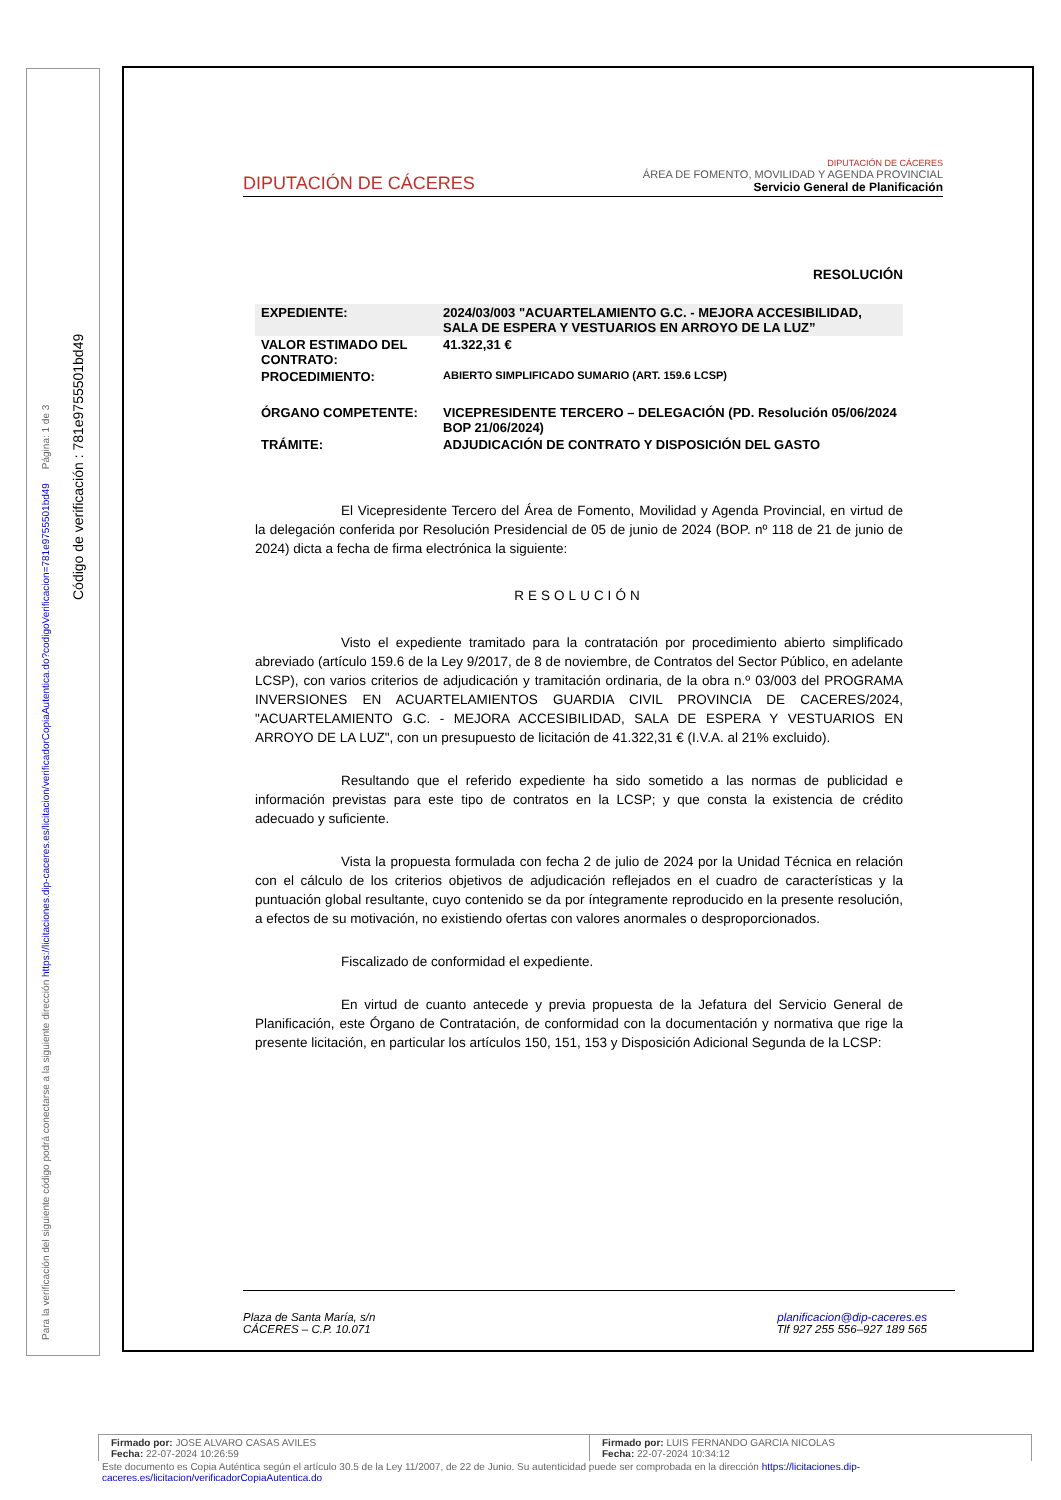Para la verificación del siguiente código podrá conectarse a la siguiente dirección https://licitaciones.dip-caceres.es/licitacion/verificadorCopiaAutentica.do?codigoVerificacion=781e9755501bd49 Página: 1 de 3
Código de verificación : 781e9755501bd49
DIPUTACIÓN DE CÁCERES
DIPUTACIÓN DE CÁCERES
ÁREA DE FOMENTO, MOVILIDAD Y AGENDA PROVINCIAL
Servicio General de Planificación
RESOLUCIÓN
| EXPEDIENTE: | 2024/03/003 "ACUARTELAMIENTO G.C. - MEJORA ACCESIBILIDAD, SALA DE ESPERA Y VESTUARIOS EN ARROYO DE LA LUZ” |
| VALOR ESTIMADO DEL CONTRATO: | 41.322,31 € |
| PROCEDIMIENTO: | ABIERTO SIMPLIFICADO SUMARIO (ART. 159.6 LCSP) |
| ÓRGANO COMPETENTE: | VICEPRESIDENTE TERCERO – DELEGACIÓN (PD. Resolución 05/06/2024 BOP 21/06/2024) |
| TRÁMITE: | ADJUDICACIÓN DE CONTRATO Y DISPOSICIÓN DEL GASTO |
El Vicepresidente Tercero del Área de Fomento, Movilidad y Agenda Provincial, en virtud de la delegación conferida por Resolución Presidencial de 05 de junio de 2024 (BOP. nº 118 de 21 de junio de 2024) dicta a fecha de firma electrónica la siguiente:
RESOLUCIÓN
Visto el expediente tramitado para la contratación por procedimiento abierto simplificado abreviado (artículo 159.6 de la Ley 9/2017, de 8 de noviembre, de Contratos del Sector Público, en adelante LCSP), con varios criterios de adjudicación y tramitación ordinaria, de la obra n.º 03/003 del PROGRAMA INVERSIONES EN ACUARTELAMIENTOS GUARDIA CIVIL PROVINCIA DE CACERES/2024, "ACUARTELAMIENTO G.C. - MEJORA ACCESIBILIDAD, SALA DE ESPERA Y VESTUARIOS EN ARROYO DE LA LUZ", con un presupuesto de licitación de 41.322,31 € (I.V.A. al 21% excluido).
Resultando que el referido expediente ha sido sometido a las normas de publicidad e información previstas para este tipo de contratos en la LCSP; y que consta la existencia de crédito adecuado y suficiente.
Vista la propuesta formulada con fecha 2 de julio de 2024 por la Unidad Técnica en relación con el cálculo de los criterios objetivos de adjudicación reflejados en el cuadro de características y la puntuación global resultante, cuyo contenido se da por íntegramente reproducido en la presente resolución, a efectos de su motivación, no existiendo ofertas con valores anormales o desproporcionados.
Fiscalizado de conformidad el expediente.
En virtud de cuanto antecede y previa propuesta de la Jefatura del Servicio General de Planificación, este Órgano de Contratación, de conformidad con la documentación y normativa que rige la presente licitación, en particular los artículos 150, 151, 153 y Disposición Adicional Segunda de la LCSP:
Plaza de Santa María, s/n
CÁCERES – C.P. 10.071
planificacion@dip-caceres.es
Tlf 927 255 556–927 189 565
Firmado por: JOSE ALVARO CASAS AVILES
Fecha: 22-07-2024 10:26:59
Firmado por: LUIS FERNANDO GARCIA NICOLAS
Fecha: 22-07-2024 10:34:12
Este documento es Copia Auténtica según el artículo 30.5 de la Ley 11/2007, de 22 de Junio. Su autenticidad puede ser comprobada en la dirección https://licitaciones.dip-caceres.es/licitacion/verificadorCopiaAutentica.do